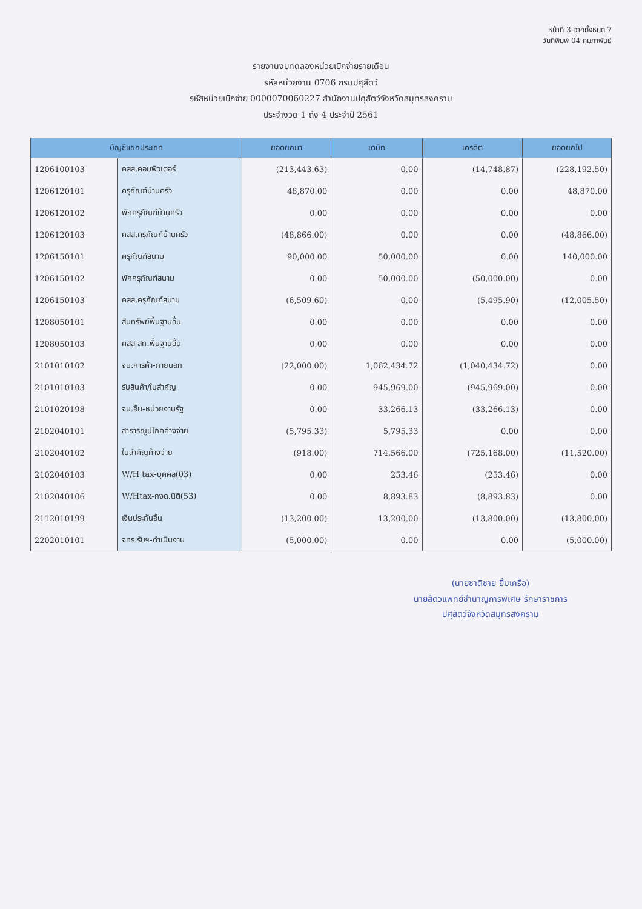หน้าที่ 3 จากทั้งหมด 7
วันที่พิมพ์ 04 กุมภาพันธ์
รายงานงบทดลองหน่วยเบิกจ่ายรายเดือน
รหัสหน่วยงาน 0706 กรมปศุสัตว์
รหัสหน่วยเบิกจ่าย 0000070060227 สำนักงานปศุสัตว์จังหวัดสมุทรสงคราม
ประจำงวด 1 ถึง 4 ประจำปี 2561
| บัญชีแยกประเภท | | ยอดยกมา | เดบิท | เครดิต | ยอดยกไป |
| --- | --- | --- | --- | --- | --- |
| 1206100103 | คสส.คอมพิวเตอร์ | (213,443.63) | 0.00 | (14,748.87) | (228,192.50) |
| 1206120101 | ครุภัณฑ์บ้านครัว | 48,870.00 | 0.00 | 0.00 | 48,870.00 |
| 1206120102 | พักครุภัณฑ์บ้านครัว | 0.00 | 0.00 | 0.00 | 0.00 |
| 1206120103 | คสส.ครุภัณฑ์บ้านครัว | (48,866.00) | 0.00 | 0.00 | (48,866.00) |
| 1206150101 | ครุภัณฑ์สนาม | 90,000.00 | 50,000.00 | 0.00 | 140,000.00 |
| 1206150102 | พักครุภัณฑ์สนาม | 0.00 | 50,000.00 | (50,000.00) | 0.00 |
| 1206150103 | คสส.ครุภัณฑ์สนาม | (6,509.60) | 0.00 | (5,495.90) | (12,005.50) |
| 1208050101 | สินทรัพย์พื้นฐานอื่น | 0.00 | 0.00 | 0.00 | 0.00 |
| 1208050103 | คสส-สท.พื้นฐานอื่น | 0.00 | 0.00 | 0.00 | 0.00 |
| 2101010102 | จน.การค้า-ภายนอก | (22,000.00) | 1,062,434.72 | (1,040,434.72) | 0.00 |
| 2101010103 | รับสินค้า/ใบสำคัญ | 0.00 | 945,969.00 | (945,969.00) | 0.00 |
| 2101020198 | จน.อื่น-หน่วยงานรัฐ | 0.00 | 33,266.13 | (33,266.13) | 0.00 |
| 2102040101 | สาธารณูปโภคค้างจ่าย | (5,795.33) | 5,795.33 | 0.00 | 0.00 |
| 2102040102 | ใบสำคัญค้างจ่าย | (918.00) | 714,566.00 | (725,168.00) | (11,520.00) |
| 2102040103 | W/H tax-บุคคล(03) | 0.00 | 253.46 | (253.46) | 0.00 |
| 2102040106 | W/Htax-กงด.นิติ(53) | 0.00 | 8,893.83 | (8,893.83) | 0.00 |
| 2112010199 | เงินประกันอื่น | (13,200.00) | 13,200.00 | (13,800.00) | (13,800.00) |
| 2202010101 | จทร.รับฯ-ดำเนินงาน | (5,000.00) | 0.00 | 0.00 | (5,000.00) |
(นายชาติชาย ยิ้มเครือ)
นายสัตวแพทย์ชำนาญการพิเศษ รักษาราชการ
ปศุสัตว์จังหวัดสมุทรสงคราม